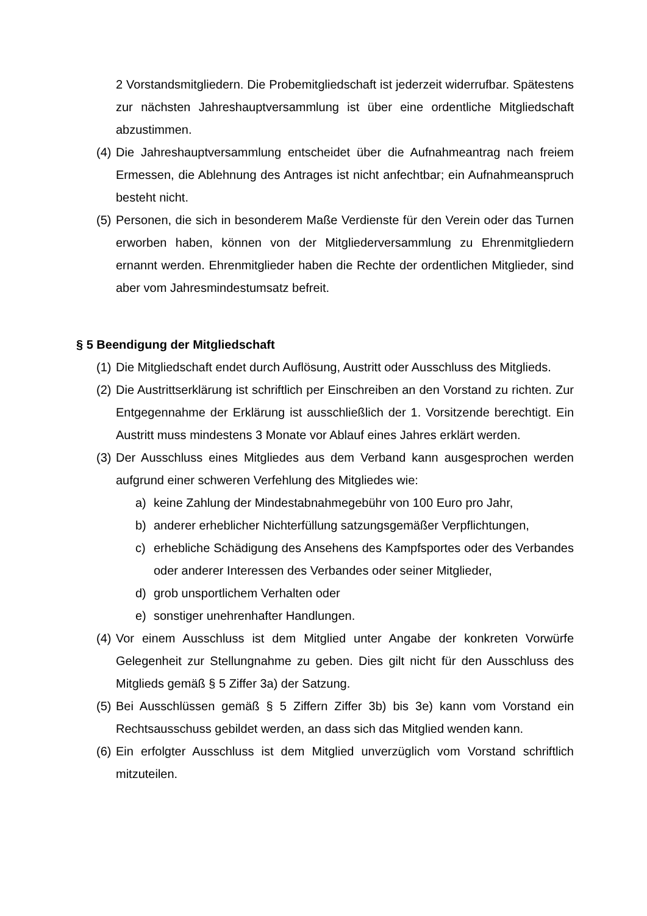2 Vorstandsmitgliedern. Die Probemitgliedschaft ist jederzeit widerrufbar. Spätestens zur nächsten Jahreshauptversammlung ist über eine ordentliche Mitgliedschaft abzustimmen.
(4) Die Jahreshauptversammlung entscheidet über die Aufnahmeantrag nach freiem Ermessen, die Ablehnung des Antrages ist nicht anfechtbar; ein Aufnahmeanspruch besteht nicht.
(5) Personen, die sich in besonderem Maße Verdienste für den Verein oder das Turnen erworben haben, können von der Mitgliederversammlung zu Ehrenmitgliedern ernannt werden. Ehrenmitglieder haben die Rechte der ordentlichen Mitglieder, sind aber vom Jahresmindestumsatz befreit.
§ 5 Beendigung der Mitgliedschaft
(1) Die Mitgliedschaft endet durch Auflösung, Austritt oder Ausschluss des Mitglieds.
(2) Die Austrittserklärung ist schriftlich per Einschreiben an den Vorstand zu richten. Zur Entgegennahme der Erklärung ist ausschließlich der 1. Vorsitzende berechtigt. Ein Austritt muss mindestens 3 Monate vor Ablauf eines Jahres erklärt werden.
(3) Der Ausschluss eines Mitgliedes aus dem Verband kann ausgesprochen werden aufgrund einer schweren Verfehlung des Mitgliedes wie:
a) keine Zahlung der Mindestabnahmegebühr von 100 Euro pro Jahr,
b) anderer erheblicher Nichterfüllung satzungsgemäßer Verpflichtungen,
c) erhebliche Schädigung des Ansehens des Kampfsportes oder des Verbandes oder anderer Interessen des Verbandes oder seiner Mitglieder,
d) grob unsportlichem Verhalten oder
e) sonstiger unehrenhafter Handlungen.
(4) Vor einem Ausschluss ist dem Mitglied unter Angabe der konkreten Vorwürfe Gelegenheit zur Stellungnahme zu geben. Dies gilt nicht für den Ausschluss des Mitglieds gemäß § 5 Ziffer 3a) der Satzung.
(5) Bei Ausschlüssen gemäß § 5 Ziffern Ziffer 3b) bis 3e) kann vom Vorstand ein Rechtsausschuss gebildet werden, an dass sich das Mitglied wenden kann.
(6) Ein erfolgter Ausschluss ist dem Mitglied unverzüglich vom Vorstand schriftlich mitzuteilen.